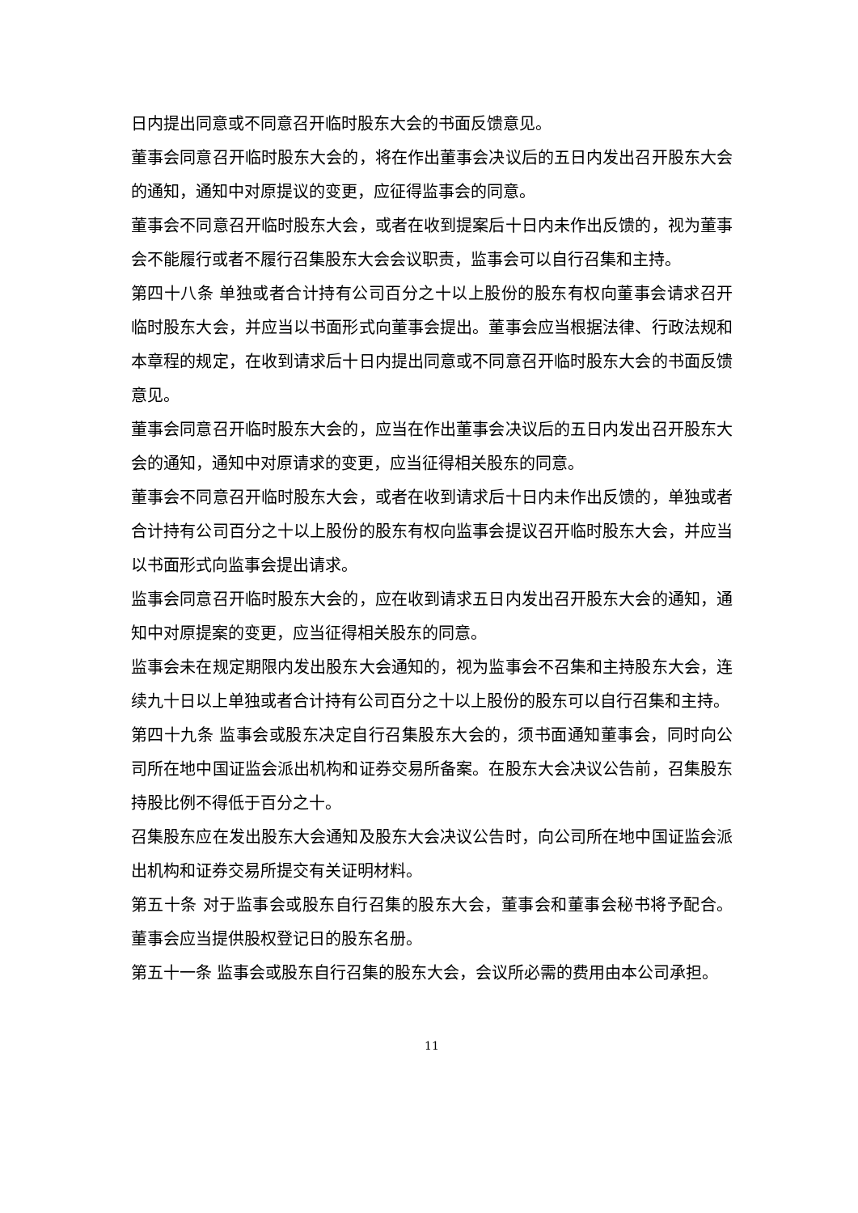日内提出同意或不同意召开临时股东大会的书面反馈意见。
董事会同意召开临时股东大会的，将在作出董事会决议后的五日内发出召开股东大会的通知，通知中对原提议的变更，应征得监事会的同意。
董事会不同意召开临时股东大会，或者在收到提案后十日内未作出反馈的，视为董事会不能履行或者不履行召集股东大会会议职责，监事会可以自行召集和主持。
第四十八条 单独或者合计持有公司百分之十以上股份的股东有权向董事会请求召开临时股东大会，并应当以书面形式向董事会提出。董事会应当根据法律、行政法规和本章程的规定，在收到请求后十日内提出同意或不同意召开临时股东大会的书面反馈意见。
董事会同意召开临时股东大会的，应当在作出董事会决议后的五日内发出召开股东大会的通知，通知中对原请求的变更，应当征得相关股东的同意。
董事会不同意召开临时股东大会，或者在收到请求后十日内未作出反馈的，单独或者合计持有公司百分之十以上股份的股东有权向监事会提议召开临时股东大会，并应当以书面形式向监事会提出请求。
监事会同意召开临时股东大会的，应在收到请求五日内发出召开股东大会的通知，通知中对原提案的变更，应当征得相关股东的同意。
监事会未在规定期限内发出股东大会通知的，视为监事会不召集和主持股东大会，连续九十日以上单独或者合计持有公司百分之十以上股份的股东可以自行召集和主持。
第四十九条 监事会或股东决定自行召集股东大会的，须书面通知董事会，同时向公司所在地中国证监会派出机构和证券交易所备案。在股东大会决议公告前，召集股东持股比例不得低于百分之十。
召集股东应在发出股东大会通知及股东大会决议公告时，向公司所在地中国证监会派出机构和证券交易所提交有关证明材料。
第五十条 对于监事会或股东自行召集的股东大会，董事会和董事会秘书将予配合。董事会应当提供股权登记日的股东名册。
第五十一条 监事会或股东自行召集的股东大会，会议所必需的费用由本公司承担。
11